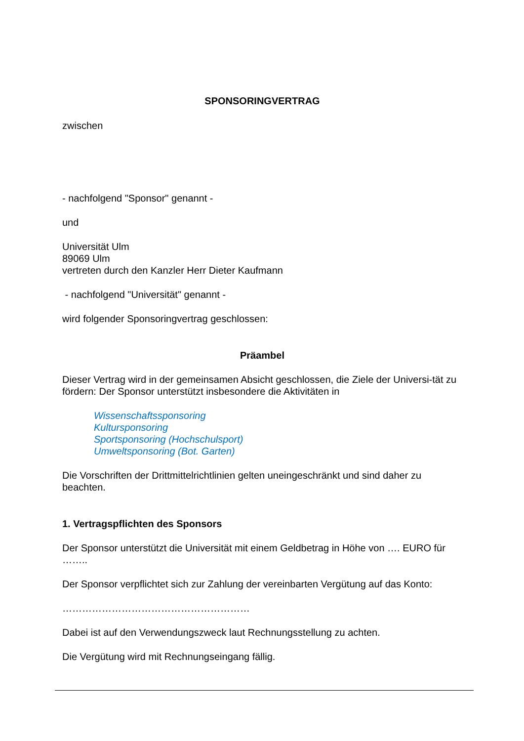SPONSORINGVERTRAG
zwischen
- nachfolgend "Sponsor" genannt -
und
Universität Ulm
89069 Ulm
vertreten durch den Kanzler Herr Dieter Kaufmann
- nachfolgend "Universität" genannt -
wird folgender Sponsoringvertrag geschlossen:
Präambel
Dieser Vertrag wird in der gemeinsamen Absicht geschlossen, die Ziele der Universi-tät zu fördern: Der Sponsor unterstützt insbesondere die Aktivitäten in
Wissenschaftssponsoring
Kultursponsoring
Sportsponsoring (Hochschulsport)
Umweltsponsoring (Bot. Garten)
Die Vorschriften der Drittmittelrichtlinien gelten uneingeschränkt und sind daher zu beachten.
1. Vertragspflichten des Sponsors
Der Sponsor unterstützt die Universität mit einem Geldbetrag in Höhe von …. EURO für ……..
Der Sponsor verpflichtet sich zur Zahlung der vereinbarten Vergütung auf das Konto:
…………………………………………………
Dabei ist auf den Verwendungszweck laut Rechnungsstellung zu achten.
Die Vergütung wird mit Rechnungseingang fällig.